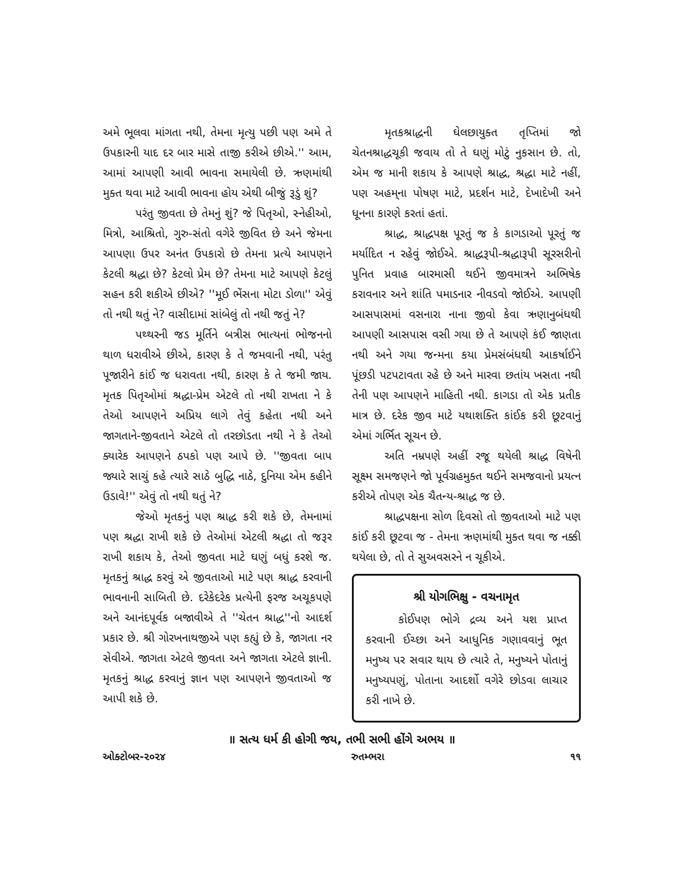અમે ભૂલવા માંગતા નથી, તેમના મૃત્યુ પછી પણ અમે તે ઉપકારની યાદ દર બાર માસે તાજી કરીએ છીએ.'' આમ, આમાં આપણી આવી ભાવના સમાયેલી છે. ઋણમાંથી મુક્ત થવા માટે આવી ભાવના હોય એથી બીજું રૂડું શું?
પરંતુ જીવતા છે તેમનું શું? જે પિતૃઓ, સ્નેહીઓ, મિત્રો, આશ્રિતો, ગુરુ-સંતો વગેરે જીવિત છે અને જેમના આપણા ઉપર અનંત ઉપકારો છે તેમના પ્રત્યે આપણને કેટલી શ્રદ્ધા છે? કેટલો પ્રેમ છે? તેમના માટે આપણે કેટલું સહન કરી શકીએ છીએ? ''મૂઈ ભેંસના મોટા ડોળા'' એવું તો નથી થતું ને? વાસીદામાં સાંબેલું તો નથી જતું ને?
પથ્થરની જડ મૂર્તિને બત્રીસ ભાત્યનાં ભોજનનો થાળ ધરાવીએ છીએ, કારણ કે તે જમવાની નથી, પરંતુ પૂજારીને કાંઈ જ ધરાવતા નથી, કારણ કે તે જમી જાય. મૃતક પિતૃઓમાં શ્રદ્ધા-પ્રેમ એટલે તો નથી રાખતા ને કે તેઓ આપણને અપ્રિય લાગે તેવું કહેતા નથી અને જાગતાને-જીવતાને એટલે તો તરછોડતા નથી ને કે તેઓ ક્યારેક આપણને ઠપકો પણ આપે છે. ''જીવતા બાપ જ્યારે સાચું કહે ત્યારે સાઠે બુદ્ધિ નાઠે, દુનિયા એમ કહીને ઉડાવે!'' એવું તો નથી થતું ને?
જેઓ મૃતકનું પણ શ્રાદ્ધ કરી શકે છે, તેમનામાં પણ શ્રદ્ધા રાખી શકે છે તેઓમાં એટલી શ્રદ્ધા તો જરૂર રાખી શકાય કે, તેઓ જીવતા માટે ઘણું બધું કરશે જ. મૃતકનું શ્રાદ્ધ કરવું એ જીવતાઓ માટે પણ શ્રાદ્ધ કરવાની ભાવનાની સાબિતી છે. દરેકેદરેક પ્રત્યેની ફરજ અચૂકપણે અને આનંદપૂર્વક બજાવીએ તે ''ચેતન શ્રાદ્ધ''નો આદર્શ પ્રકાર છે. શ્રી ગોરખનાથજીએ પણ કહ્યું છે કે, જાગતા નર સેવીએ. જાગતા એટલે જીવતા અને જાગતા એટલે જ્ઞાની. મૃતકનું શ્રાદ્ધ કરવાનું જ્ઞાન પણ આપણને જીવતાઓ જ આપી શકે છે.
મૃતકશ્રાદ્ધની ઘેલછાયુક્ત તૃપ્તિમાં જો ચેતનશ્રાદ્ધચૂકી જવાય તો તે ઘણું મોટું નુકસાન છે. તો, એમ જ માની શકાય કે આપણે શ્રાદ્ધ, શ્રદ્ધા માટે નહીં, પણ અહમ્‌ના પોષણ માટે, પ્રદર્શન માટે, દેખાદેખી અને ધૂનના કારણે કરતાં હતાં.
શ્રાદ્ધ, શ્રાદ્ધપક્ષ પૂરતું જ કે કાગડાઓ પૂરતું જ મર્યાદિત ન રહેવું જોઈએ. શ્રાદ્ધરૂપી-શ્રદ્ધારૂપી સૂરસરીનો પુનિત પ્રવાહ બારમાસી થઈને જીવમાત્રને અભિષેક કરાવનાર અને શાંતિ પમાડનાર નીવડવો જોઈએ. આપણી આસપાસમાં વસનારા નાના જીવો કેવા ઋણાનુબંધથી આપણી આસપાસ વસી ગયા છે તે આપણે કંઈ જાણતા નથી અને ગયા જન્મના કયા પ્રેમસંબંધથી આકર્ષાઈને પૂંછડી પટપટાવતા રહે છે અને મારવા છતાંય ખસતા નથી તેની પણ આપણને માહિતી નથી. કાગડા તો એક પ્રતીક માત્ર છે. દરેક જીવ માટે યથાશક્તિ કાંઈક કરી છૂટવાનું એમાં ગર્ભિત સૂચન છે.
અતિ નમ્રપણે અહીં રજૂ થયેલી શ્રાદ્ધ વિષેની સૂક્ષ્મ સમજણને જો પૂર્વગ્રહમુક્ત થઈને સમજવાનો પ્રયત્ન કરીએ તોપણ એક ચૈતન્ય-શ્રાદ્ધ જ છે.
શ્રાદ્ધપક્ષના સોળ દિવસો તો જીવતાઓ માટે પણ કાંઈ કરી છૂટવા જ - તેમના ઋણમાંથી મુક્ત થવા જ નક્કી થયેલા છે, તો તે સુઅવસરને ન ચૂકીએ.
શ્રી યોગભિક્ષુ - વચનામૃત
કોઈપણ ભોગે દ્રવ્ય અને યશ પ્રાપ્ત કરવાની ઈચ્છા અને આધુનિક ગણાવવાનું ભૂત મનુષ્ય પર સવાર થાય છે ત્યારે તે, મનુષ્યને પોતાનું મનુષ્યપણું, પોતાના આદર્શો વગેરે છોડવા લાચાર કરી નાખે છે.
॥ સત્ય ધર્મ કી હોગી જય, તભી સભી હોંગે અભય ॥
ઓક્ટોબર-૨૦૨૪ રુતમ્ભરા ૧૧